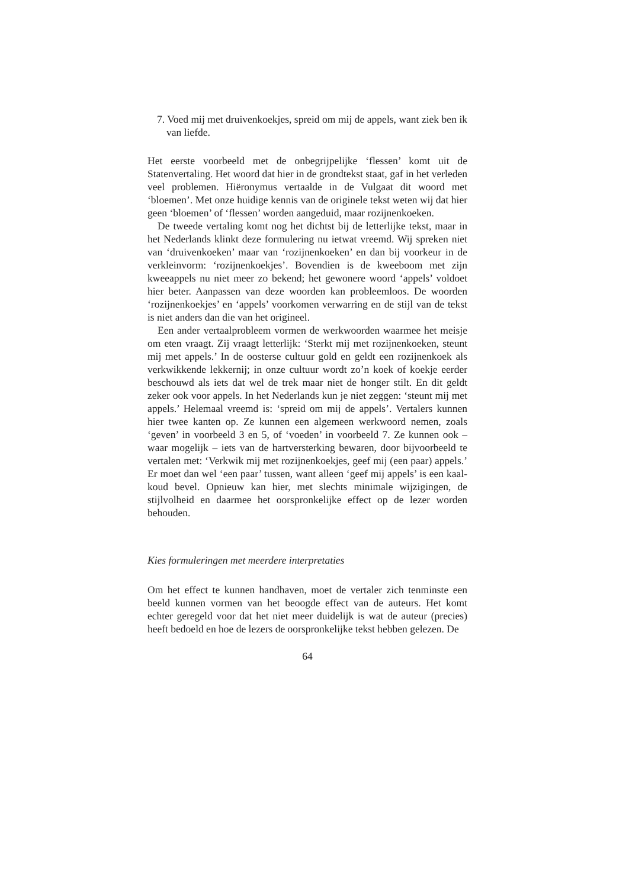7. Voed mij met druivenkoekjes, spreid om mij de appels, want ziek ben ik van liefde.
Het eerste voorbeeld met de onbegrijpelijke ‘flessen’ komt uit de Statenvertaling. Het woord dat hier in de grondtekst staat, gaf in het verleden veel problemen. Hiëronymus vertaalde in de Vulgaat dit woord met ‘bloemen’. Met onze huidige kennis van de originele tekst weten wij dat hier geen ‘bloemen’ of ‘flessen’ worden aangeduid, maar rozijnenkoeken.
De tweede vertaling komt nog het dichtst bij de letterlijke tekst, maar in het Nederlands klinkt deze formulering nu ietwat vreemd. Wij spreken niet van ‘druivenkoeken’ maar van ‘rozijnenkoeken’ en dan bij voorkeur in de verkleinvorm: ‘rozijnenkoekjes’. Bovendien is de kweeboom met zijn kweeappels nu niet meer zo bekend; het gewonere woord ‘appels’ voldoet hier beter. Aanpassen van deze woorden kan probleemloos. De woorden ‘rozijnenkoekjes’ en ‘appels’ voorkomen verwarring en de stijl van de tekst is niet anders dan die van het origineel.
Een ander vertaalprobleem vormen de werkwoorden waarmee het meisje om eten vraagt. Zij vraagt letterlijk: ‘Sterkt mij met rozijnenkoeken, steunt mij met appels.’ In de oosterse cultuur gold en geldt een rozijnenkoek als verkwikkende lekkernij; in onze cultuur wordt zo’n koek of koekje eerder beschouwd als iets dat wel de trek maar niet de honger stilt. En dit geldt zeker ook voor appels. In het Nederlands kun je niet zeggen: ‘steunt mij met appels.’ Helemaal vreemd is: ‘spreid om mij de appels’. Vertalers kunnen hier twee kanten op. Ze kunnen een algemeen werkwoord nemen, zoals ‘geven’ in voorbeeld 3 en 5, of ‘voeden’ in voorbeeld 7. Ze kunnen ook – waar mogelijk – iets van de hartversterking bewaren, door bijvoorbeeld te vertalen met: ‘Verkwik mij met rozijnenkoekjes, geef mij (een paar) appels.’ Er moet dan wel ‘een paar’ tussen, want alleen ‘geef mij appels’ is een kaal-koud bevel. Opnieuw kan hier, met slechts minimale wijzigingen, de stijlvolheid en daarmee het oorspronkelijke effect op de lezer worden behouden.
Kies formuleringen met meerdere interpretaties
Om het effect te kunnen handhaven, moet de vertaler zich tenminste een beeld kunnen vormen van het beoogde effect van de auteurs. Het komt echter geregeld voor dat het niet meer duidelijk is wat de auteur (precies) heeft bedoeld en hoe de lezers de oorspronkelijke tekst hebben gelezen. De
64